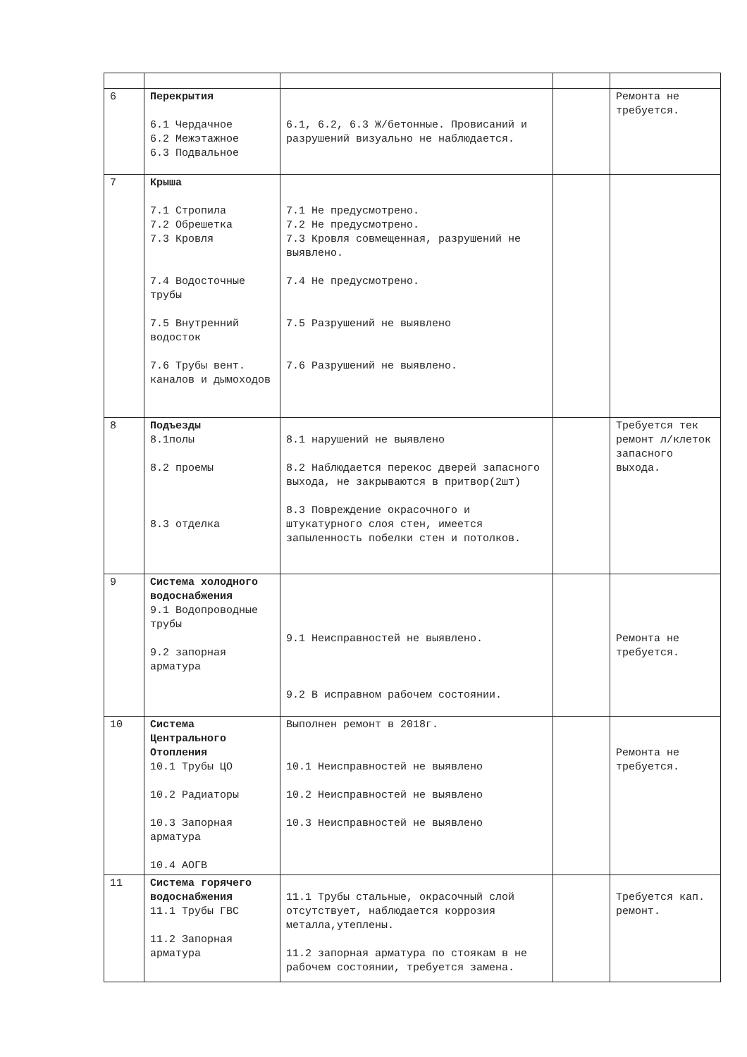| 6 | Перекрытия 6.1 Чердачное 6.2 Межэтажное 6.3 Подвальное | 6.1, 6.2, 6.3 Ж/бетонные. Провисаний и разрушений визуально не наблюдается. | | Ремонта не требуется. |
| 7 | Крыша 7.1 Стропила 7.2 Обрешетка 7.3 Кровля 7.4 Водосточные трубы 7.5 Внутренний водосток 7.6 Трубы вент. каналов и дымоходов | 7.1 Не предусмотрено. 7.2 Не предусмотрено. 7.3 Кровля совмещенная, разрушений не выявлено. 7.4 Не предусмотрено. 7.5 Разрушений не выявлено 7.6 Разрушений не выявлено. | | |
| 8 | Подъезды 8.1полы 8.2 проемы 8.3 отделка | 8.1 нарушений не выявлено 8.2 Наблюдается перекос дверей запасного выхода, не закрываются в притвор(2шт) 8.3 Повреждение окрасочного и штукатурного слоя стен, имеется запыленность побелки стен и потолков. | | Требуется тек ремонт л/клеток запасного выхода. |
| 9 | Система холодного водоснабжения 9.1 Водопроводные трубы 9.2 запорная арматура | 9.1 Неисправностей не выявлено. 9.2 В исправном рабочем состоянии. | | Ремонта не требуется. |
| 10 | Система Центрального Отопления 10.1 Трубы ЦО 10.2 Радиаторы 10.3 Запорная арматура 10.4 АОГВ | Выполнен ремонт в 2018г. 10.1 Неисправностей не выявлено 10.2 Неисправностей не выявлено 10.3 Неисправностей не выявлено | | Ремонта не требуется. |
| 11 | Система горячего водоснабжения 11.1 Трубы ГВС 11.2 Запорная арматура | 11.1 Трубы стальные, окрасочный слой отсутствует, наблюдается коррозия металла,утеплены. 11.2 запорная арматура по стоякам в не рабочем состоянии, требуется замена. | | Требуется кап. ремонт. |